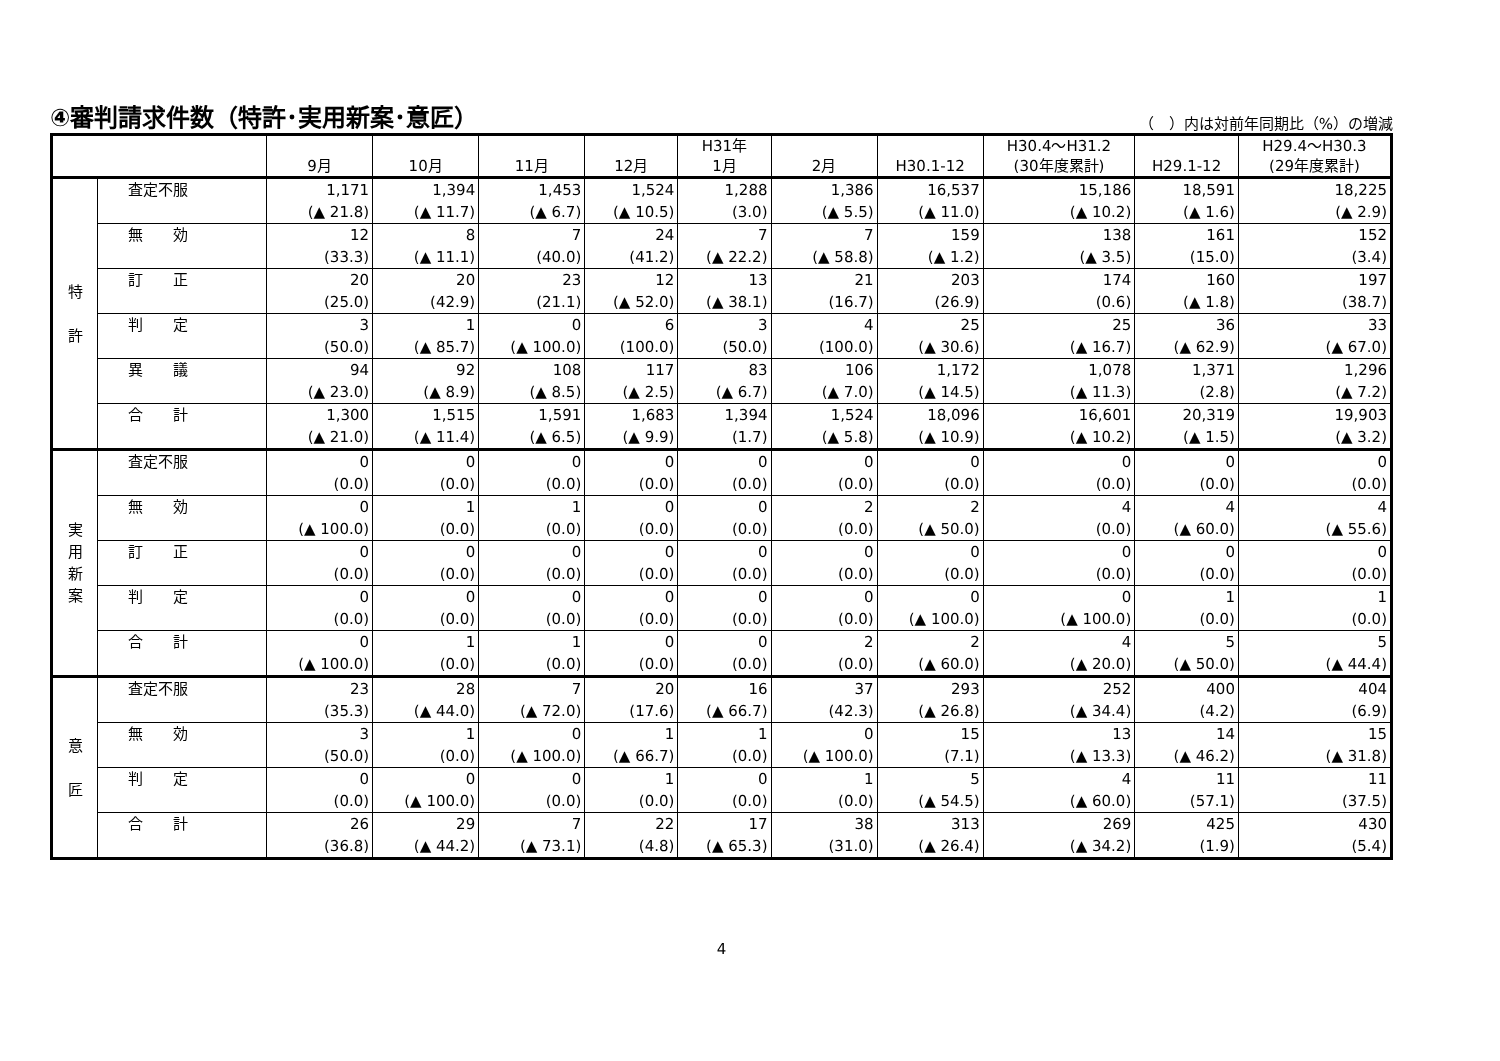④審判請求件数（特許･実用新案･意匠）
（　）内は対前年同期比（%）の増減
| | | 9月 | 10月 | 11月 | 12月 | H31年 1月 | 2月 | H30.1-12 | H30.4～H31.2 (30年度累計) | H29.1-12 | H29.4～H30.3 (29年度累計) |
| --- | --- | --- | --- | --- | --- | --- | --- | --- | --- | --- | --- |
| 特 許 | 査定不服 | 1,171 | 1,394 | 1,453 | 1,524 | 1,288 | 1,386 | 16,537 | 15,186 | 18,591 | 18,225 |
| | | (▲ 21.8) | (▲ 11.7) | (▲ 6.7) | (▲ 10.5) | (3.0) | (▲ 5.5) | (▲ 11.0) | (▲ 10.2) | (▲ 1.6) | (▲ 2.9) |
| | 無 効 | 12 | 8 | 7 | 24 | 7 | 7 | 159 | 138 | 161 | 152 |
| | | (33.3) | (▲ 11.1) | (40.0) | (41.2) | (▲ 22.2) | (▲ 58.8) | (▲ 1.2) | (▲ 3.5) | (15.0) | (3.4) |
| | 訂 正 | 20 | 20 | 23 | 12 | 13 | 21 | 203 | 174 | 160 | 197 |
| | | (25.0) | (42.9) | (21.1) | (▲ 52.0) | (▲ 38.1) | (16.7) | (26.9) | (0.6) | (▲ 1.8) | (38.7) |
| | 判 定 | 3 | 1 | 0 | 6 | 3 | 4 | 25 | 25 | 36 | 33 |
| | | (50.0) | (▲ 85.7) | (▲ 100.0) | (100.0) | (50.0) | (100.0) | (▲ 30.6) | (▲ 16.7) | (▲ 62.9) | (▲ 67.0) |
| | 異 議 | 94 | 92 | 108 | 117 | 83 | 106 | 1,172 | 1,078 | 1,371 | 1,296 |
| | | (▲ 23.0) | (▲ 8.9) | (▲ 8.5) | (▲ 2.5) | (▲ 6.7) | (▲ 7.0) | (▲ 14.5) | (▲ 11.3) | (2.8) | (▲ 7.2) |
| | 合 計 | 1,300 | 1,515 | 1,591 | 1,683 | 1,394 | 1,524 | 18,096 | 16,601 | 20,319 | 19,903 |
| | | (▲ 21.0) | (▲ 11.4) | (▲ 6.5) | (▲ 9.9) | (1.7) | (▲ 5.8) | (▲ 10.9) | (▲ 10.2) | (▲ 1.5) | (▲ 3.2) |
| 実 用 新 案 | 査定不服 | 0 | 0 | 0 | 0 | 0 | 0 | 0 | 0 | 0 | 0 |
| | | (0.0) | (0.0) | (0.0) | (0.0) | (0.0) | (0.0) | (0.0) | (0.0) | (0.0) | (0.0) |
| | 無 効 | 0 | 1 | 1 | 0 | 0 | 2 | 2 | 4 | 4 | 4 |
| | | (▲ 100.0) | (0.0) | (0.0) | (0.0) | (0.0) | (0.0) | (▲ 50.0) | (0.0) | (▲ 60.0) | (▲ 55.6) |
| | 訂 正 | 0 | 0 | 0 | 0 | 0 | 0 | 0 | 0 | 0 | 0 |
| | | (0.0) | (0.0) | (0.0) | (0.0) | (0.0) | (0.0) | (0.0) | (0.0) | (0.0) | (0.0) |
| | 判 定 | 0 | 0 | 0 | 0 | 0 | 0 | 0 | 0 | 1 | 1 |
| | | (0.0) | (0.0) | (0.0) | (0.0) | (0.0) | (0.0) | (▲ 100.0) | (▲ 100.0) | (0.0) | (0.0) |
| | 合 計 | 0 | 1 | 1 | 0 | 0 | 2 | 2 | 4 | 5 | 5 |
| | | (▲ 100.0) | (0.0) | (0.0) | (0.0) | (0.0) | (0.0) | (▲ 60.0) | (▲ 20.0) | (▲ 50.0) | (▲ 44.4) |
| 意 匠 | 査定不服 | 23 | 28 | 7 | 20 | 16 | 37 | 293 | 252 | 400 | 404 |
| | | (35.3) | (▲ 44.0) | (▲ 72.0) | (17.6) | (▲ 66.7) | (42.3) | (▲ 26.8) | (▲ 34.4) | (4.2) | (6.9) |
| | 無 効 | 3 | 1 | 0 | 1 | 1 | 0 | 15 | 13 | 14 | 15 |
| | | (50.0) | (0.0) | (▲ 100.0) | (▲ 66.7) | (0.0) | (▲ 100.0) | (7.1) | (▲ 13.3) | (▲ 46.2) | (▲ 31.8) |
| | 判 定 | 0 | 0 | 0 | 1 | 0 | 1 | 5 | 4 | 11 | 11 |
| | | (0.0) | (▲ 100.0) | (0.0) | (0.0) | (0.0) | (0.0) | (▲ 54.5) | (▲ 60.0) | (57.1) | (37.5) |
| | 合 計 | 26 | 29 | 7 | 22 | 17 | 38 | 313 | 269 | 425 | 430 |
| | | (36.8) | (▲ 44.2) | (▲ 73.1) | (4.8) | (▲ 65.3) | (31.0) | (▲ 26.4) | (▲ 34.2) | (1.9) | (5.4) |
4